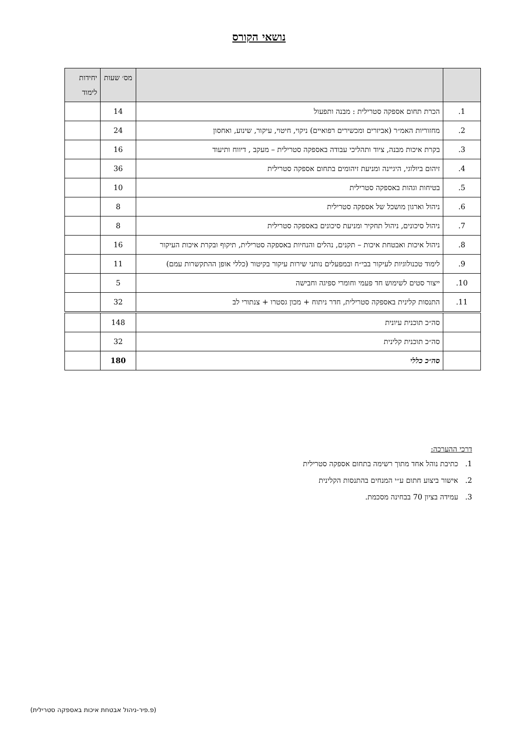נושאי הקורס
| | | מס׳ שעות | יחידות לימוד |
| --- | --- | --- | --- |
| 1. | הכרת תחום אספקה סטרילית : מבנה ותפעול | 14 | |
| 2. | מחזוריות האמ״ר (אביזרים ומכשירים רפואיים) ניקוי, חיטוי, עיקור, שינוע, ואחסון | 24 | |
| 3. | בקרת איכות מבנה, ציוד ותהליכי עבודה באספקה סטרילית – מעקב , דיווח ותיעוד | 16 | |
| 4. | זיהום ביולוגי, היגיינה ומניעת זיהומים בתחום אספקה סטרילית | 36 | |
| 5. | בטיחות וגהות באספקה סטרילית | 10 | |
| 6. | ניהול וארגון מושכל של אספקה סטרילית | 8 | |
| 7. | ניהול סיכונים, ניהול תחקיר ומניעת סיכונים באספקה סטרילית | 8 | |
| 8. | ניהול איכות ואבטחת איכות – תקנים, נהלים והנחיות באספקה סטרילית, תיקוף ובקרת איכות העיקור | 16 | |
| 9. | לימוד טכנולוגיות לעיקור בבי״ח ובמפעלים נותני שירות עיקור בקיטור (כללי אופן ההתקשרות עמם) | 11 | |
| 10. | ייצור סטים לשימוש חד פעמי וחומרי ספיגה וחבישה | 5 | |
| 11. | התנסות קלינית באספקה סטרילית, חדר ניתוח + מכון גסטרו + צנתורי לב | 32 | |
| | סה״כ תוכנית עיונית | 148 | |
| | סה״כ תוכנית קלינית | 32 | |
| | סה״כ כללי | 180 | |
דרכי ההערכה:
1. כתיבת נוהל אחד מתוך רשימה בתחום אספקה סטרילית
2. אישור ביצוע חתום ע״י המנחים בהתנסות הקלינית
3. עמידה בציון 70 בבחינה מסכמת.
(פ.פיר-ניהול אבטחת איכות באספקה סטרילית)